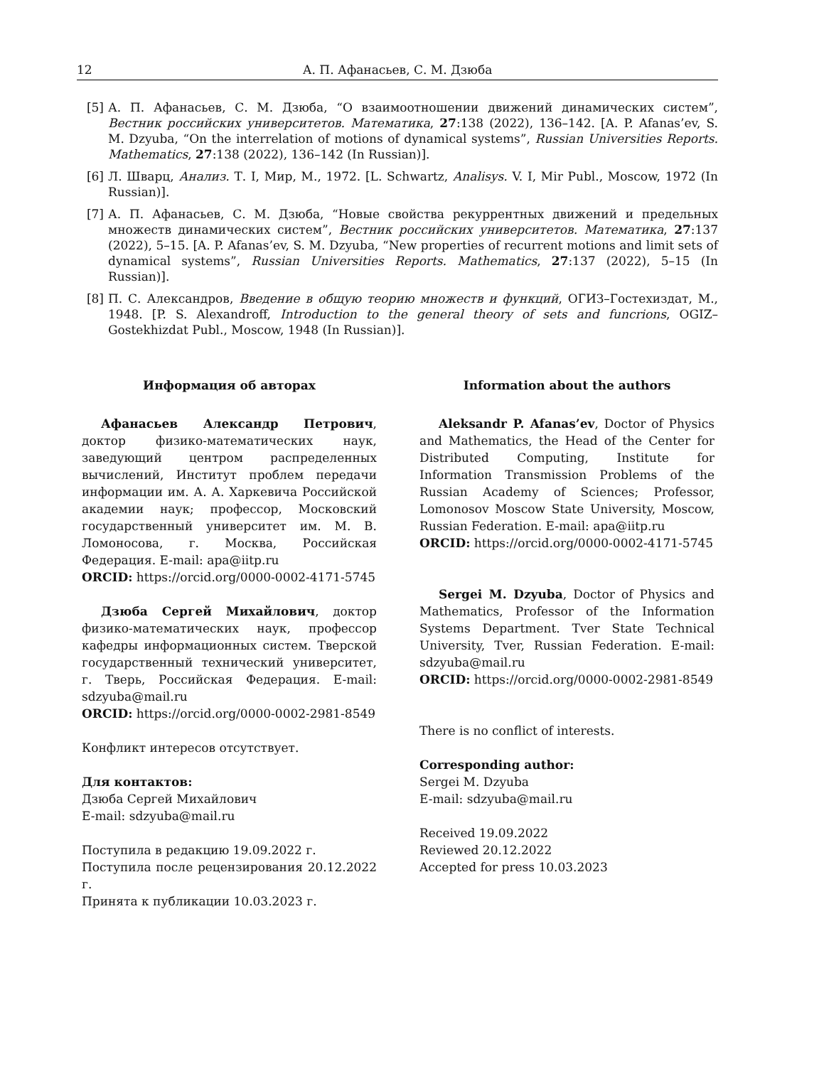12 А. П. Афанасьев, С. М. Дзюба
[5] А. П. Афанасьев, С. М. Дзюба, “О взаимоотношении движений динамических систем”, Вестник российских университетов. Математика, 27:138 (2022), 136–142. [A. P. Afanas’ev, S. M. Dzyuba, “On the interrelation of motions of dynamical systems”, Russian Universities Reports. Mathematics, 27:138 (2022), 136–142 (In Russian)].
[6] Л. Шварц, Анализ. Т. I, Мир, М., 1972. [L. Schwartz, Analisys. V. I, Mir Publ., Moscow, 1972 (In Russian)].
[7] А. П. Афанасьев, С. М. Дзюба, “Новые свойства рекуррентных движений и предельных множеств динамических систем”, Вестник российских университетов. Математика, 27:137 (2022), 5–15. [A. P. Afanas’ev, S. M. Dzyuba, “New properties of recurrent motions and limit sets of dynamical systems”, Russian Universities Reports. Mathematics, 27:137 (2022), 5–15 (In Russian)].
[8] П. С. Александров, Введение в общую теорию множеств и функций, ОГИЗ–Гостехиздат, М., 1948. [P. S. Alexandroff, Introduction to the general theory of sets and funcrions, OGIZ–Gostekhizdat Publ., Moscow, 1948 (In Russian)].
Информация об авторах
Афанасьев Александр Петрович, доктор физико-математических наук, заведующий центром распределенных вычислений, Институт проблем передачи информации им. А. А. Харкевича Российской академии наук; профессор, Московский государственный университет им. М. В. Ломоносова, г. Москва, Российская Федерация. E-mail: apa@iitp.ru
ORCID: https://orcid.org/0000-0002-4171-5745
Дзюба Сергей Михайлович, доктор физико-математических наук, профессор кафедры информационных систем. Тверской государственный технический университет, г. Тверь, Российская Федерация. E-mail: sdzyuba@mail.ru
ORCID: https://orcid.org/0000-0002-2981-8549
Конфликт интересов отсутствует.
Для контактов:
Дзюба Сергей Михайлович
E-mail: sdzyuba@mail.ru
Поступила в редакцию 19.09.2022 г.
Поступила после рецензирования 20.12.2022 г.
Принята к публикации 10.03.2023 г.
Information about the authors
Aleksandr P. Afanas’ev, Doctor of Physics and Mathematics, the Head of the Center for Distributed Computing, Institute for Information Transmission Problems of the Russian Academy of Sciences; Professor, Lomonosov Moscow State University, Moscow, Russian Federation. E-mail: apa@iitp.ru
ORCID: https://orcid.org/0000-0002-4171-5745
Sergei M. Dzyuba, Doctor of Physics and Mathematics, Professor of the Information Systems Department. Tver State Technical University, Tver, Russian Federation. E-mail: sdzyuba@mail.ru
ORCID: https://orcid.org/0000-0002-2981-8549
There is no conflict of interests.
Corresponding author:
Sergei M. Dzyuba
E-mail: sdzyuba@mail.ru
Received 19.09.2022
Reviewed 20.12.2022
Accepted for press 10.03.2023